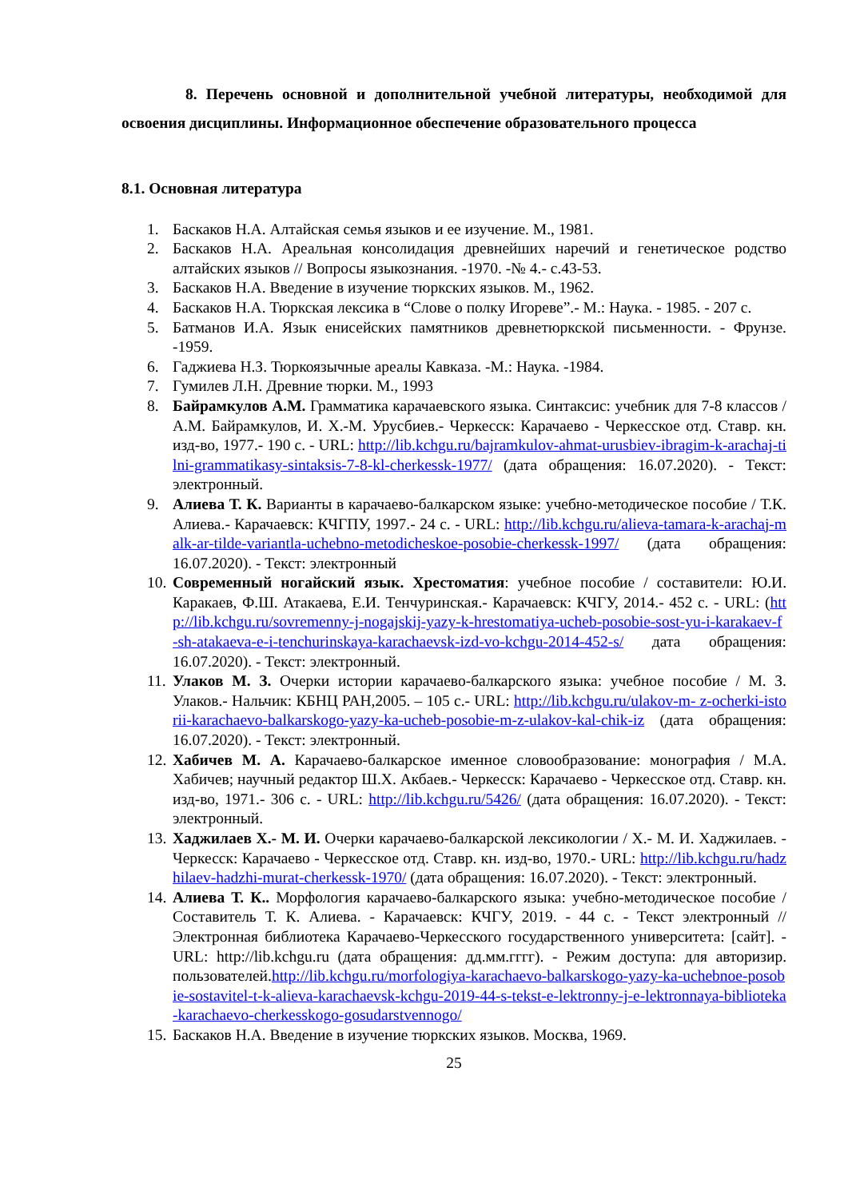8. Перечень основной и дополнительной учебной литературы, необходимой для освоения дисциплины. Информационное обеспечение образовательного процесса
8.1. Основная литература
1. Баскаков Н.А. Алтайская семья языков и ее изучение. М., 1981.
2. Баскаков Н.А. Ареальная консолидация древнейших наречий и генетическое родство алтайских языков // Вопросы языкознания. -1970. -№ 4.- с.43-53.
3. Баскаков Н.А. Введение в изучение тюркских языков. М., 1962.
4. Баскаков Н.А. Тюркская лексика в “Слове о полку Игореве”.- М.: Наука. - 1985. - 207 с.
5. Батманов И.А. Язык енисейских памятников древнетюркской письменности. - Фрунзе. -1959.
6. Гаджиева Н.З. Тюркоязычные ареалы Кавказа. -М.: Наука. -1984.
7. Гумилев Л.Н. Древние тюрки. М., 1993
8. Байрамкулов А.М. Грамматика карачаевского языка. Синтаксис: учебник для 7-8 классов / А.М. Байрамкулов, И. Х.-М. Урусбиев.- Черкесск: Карачаево - Черкесское отд. Ставр. кн. изд-во, 1977.- 190 с. - URL: http://lib.kchgu.ru/bajramkulov-ahmat-urusbiev-ibragim-k-arachaj-tilni-grammatikasy-sintaksis-7-8-kl-cherkessk-1977/ (дата обращения: 16.07.2020). - Текст: электронный.
9. Алиева Т. К. Варианты в карачаево-балкарском языке: учебно-методическое пособие / Т.К. Алиева.- Карачаевск: КЧГПУ, 1997.- 24 с. - URL: http://lib.kchgu.ru/alieva-tamara-k-arachaj-malk-ar-tilde-variantla-uchebno-metodicheskoe-posobie-cherkessk-1997/ (дата обращения: 16.07.2020). - Текст: электронный
10. Современный ногайский язык. Хрестоматия: учебное пособие / составители: Ю.И. Каракаев, Ф.Ш. Атакаева, Е.И. Тенчуринская.- Карачаевск: КЧГУ, 2014.- 452 с. - URL: (http://lib.kchgu.ru/sovremenny-j-nogajskij-yazy-k-hrestomatiya-ucheb-posobie-sost-yu-i-karakaev-f-sh-atakaeva-e-i-tenchurinskaya-karachaevsk-izd-vo-kchgu-2014-452-s/ дата обращения: 16.07.2020). - Текст: электронный.
11. Улаков М. З. Очерки истории карачаево-балкарского языка: учебное пособие / М. З. Улаков.- Нальчик: КБНЦ РАН,2005. – 105 с.- URL: http://lib.kchgu.ru/ulakov-m- z-ocherki-istorii-karachaevo-balkarskogo-yazy-ka-ucheb-posobie-m-z-ulakov-kal-chik-iz (дата обращения: 16.07.2020). - Текст: электронный.
12. Хабичев М. А. Карачаево-балкарское именное словообразование: монография / М.А. Хабичев; научный редактор Ш.Х. Акбаев.- Черкесск: Карачаево - Черкесское отд. Ставр. кн. изд-во, 1971.- 306 с. - URL: http://lib.kchgu.ru/5426/ (дата обращения: 16.07.2020). - Текст: электронный.
13. Хаджилаев Х.- М. И. Очерки карачаево-балкарской лексикологии / Х.- М. И. Хаджилаев. - Черкесск: Карачаево - Черкесское отд. Ставр. кн. изд-во, 1970.- URL: http://lib.kchgu.ru/hadzhilaev-hadzhi-murat-cherkessk-1970/ (дата обращения: 16.07.2020). - Текст: электронный.
14. Алиева Т. К.. Морфология карачаево-балкарского языка: учебно-методическое пособие / Составитель Т. К. Алиева. - Карачаевск: КЧГУ, 2019. - 44 с. - Текст электронный //Электронная библиотека Карачаево-Черкесского государственного университета: [сайт]. - URL: http://lib.kchgu.ru (дата обращения: дд.мм.гггг). - Режим доступа: для авторизир. пользователей.http://lib.kchgu.ru/morfologiya-karachaevo-balkarskogo-yazy-ka-uchebnoe-posobie-sostavitel-t-k-alieva-karachaevsk-kchgu-2019-44-s-tekst-e-lektronny-j-e-lektronnaya-biblioteka-karachaevo-cherkesskogo-gosudarstvennogo/
15. Баскаков Н.А. Введение в изучение тюркских языков. Москва, 1969.
25